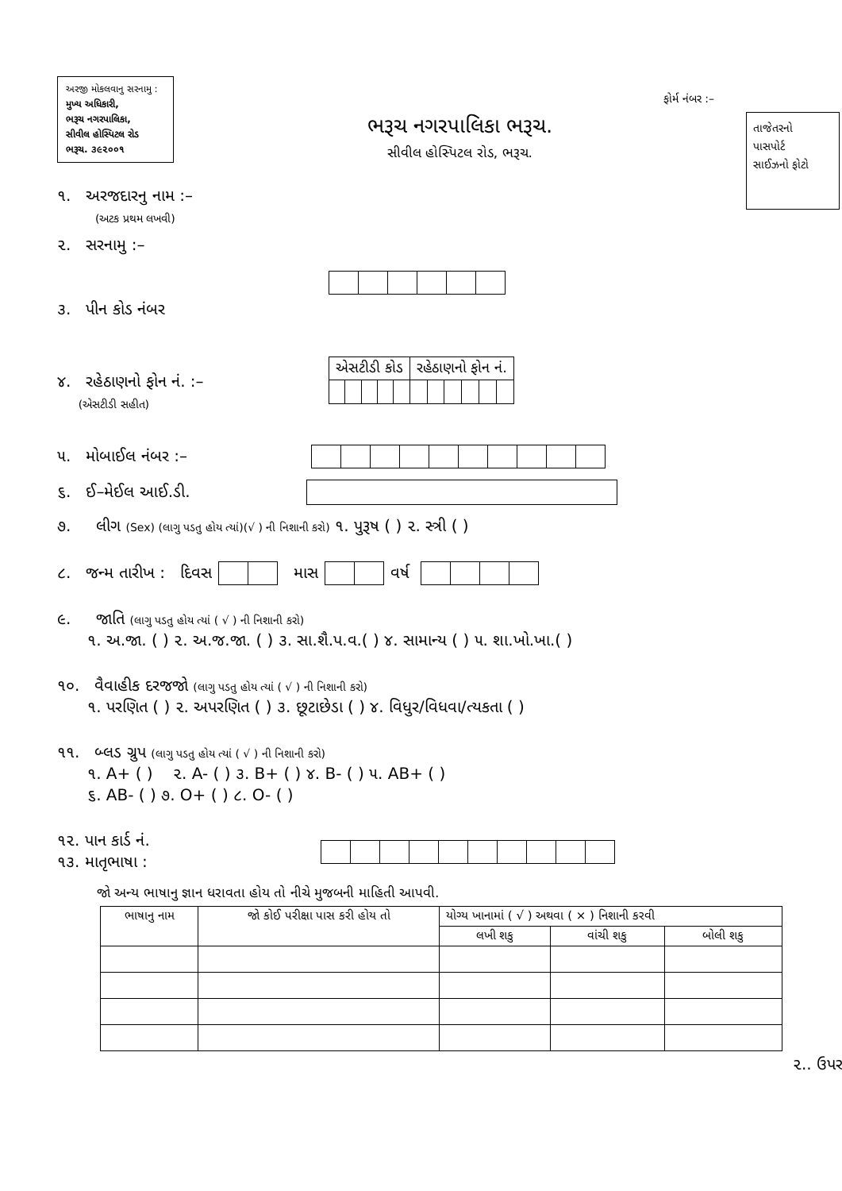અરજી મોકલવાનુ સરનામુ :
મુખ્ય અધિકારી,
ભરૂચ નગરપાલિકા,
સીવીલ હોસ્પિટલ રોડ
ભરૂચ. ૩૯૨૦૦૧
ફોર્મ નંબર :–
ભરૂચ નગરપાલિકા ભરૂચ.
સીવીલ હોસ્પિટલ રોડ, ભરૂચ.
તાજેતરનો
પાસપોર્ટ
સાઈઝનો ફોટો
૧. અરજદારનુ નામ :–
(અટક પ્રથમ લખવી)
૨. સરનામુ :–
૩. પીન કોડ નંબર
૪. રહેઠાણનો ફોન નં. :–
(એસટીડી સહીત)
| એસટીડી કોડ | | | | | રહેઠાણનો ફોન નં. | | | | | |
૫. મોબાઈલ નંબર :–
૬. ઈ–મેઈલ આઈ.ડી.
૭. લીગ (Sex) (લાગુ પડતુ હોય ત્યાં)(√ ) ની નિશાની કરો) ૧. પુરૂષ ( ) ૨. સ્ત્રી ( )
૮. જન્મ તારીખ : દિવસ
માસ
વર્ષ
૯. જાતિ (લાગુ પડતુ હોય ત્યાં ( √ ) ની નિશાની કરો)
૧. અ.જા. ( ) ૨. અ.જ.જા. ( ) ૩. સા.શૈ.પ.વ.( ) ૪. સામાન્ય ( ) ૫. શા.ખો.ખા.( )
૧૦. વૈવાહીક દરજજો (લાગુ પડતુ હોય ત્યાં ( √ ) ની નિશાની કરો)
૧. પરણિત ( ) ૨. અપરણિત ( ) ૩. છૂટાછેડા ( ) ૪. વિધુર/વિધવા/ત્યકતા ( )
૧૧. બ્લડ ગ્રુપ (લાગુ પડતુ હોય ત્યાં ( √ ) ની નિશાની કરો)
૧. A+ ( ) ૨. A- ( ) ૩. B+ ( ) ૪. B- ( ) ૫. AB+ ( )
૬. AB- ( ) ૭. O+ ( ) ૮. O- ( )
૧૨. પાન કાર્ડ નં.
૧૩. માતૃભાષા :
જો અન્ય ભાષાનુ જ્ઞાન ધરાવતા હોય તો નીચે મુજબની માહિતી આપવી.
| ભાષાનુ નામ | જો કોઈ પરીક્ષા પાસ કરી હોય તો | યોગ્ય ખાનામાં ( √ ) અથવા ( × ) નિશાની કરવી | | |
| --- | --- | --- | --- | --- |
| | | લખી શકુ | વાંચી શકુ | બોલી શકુ |
૨.. ઉપર